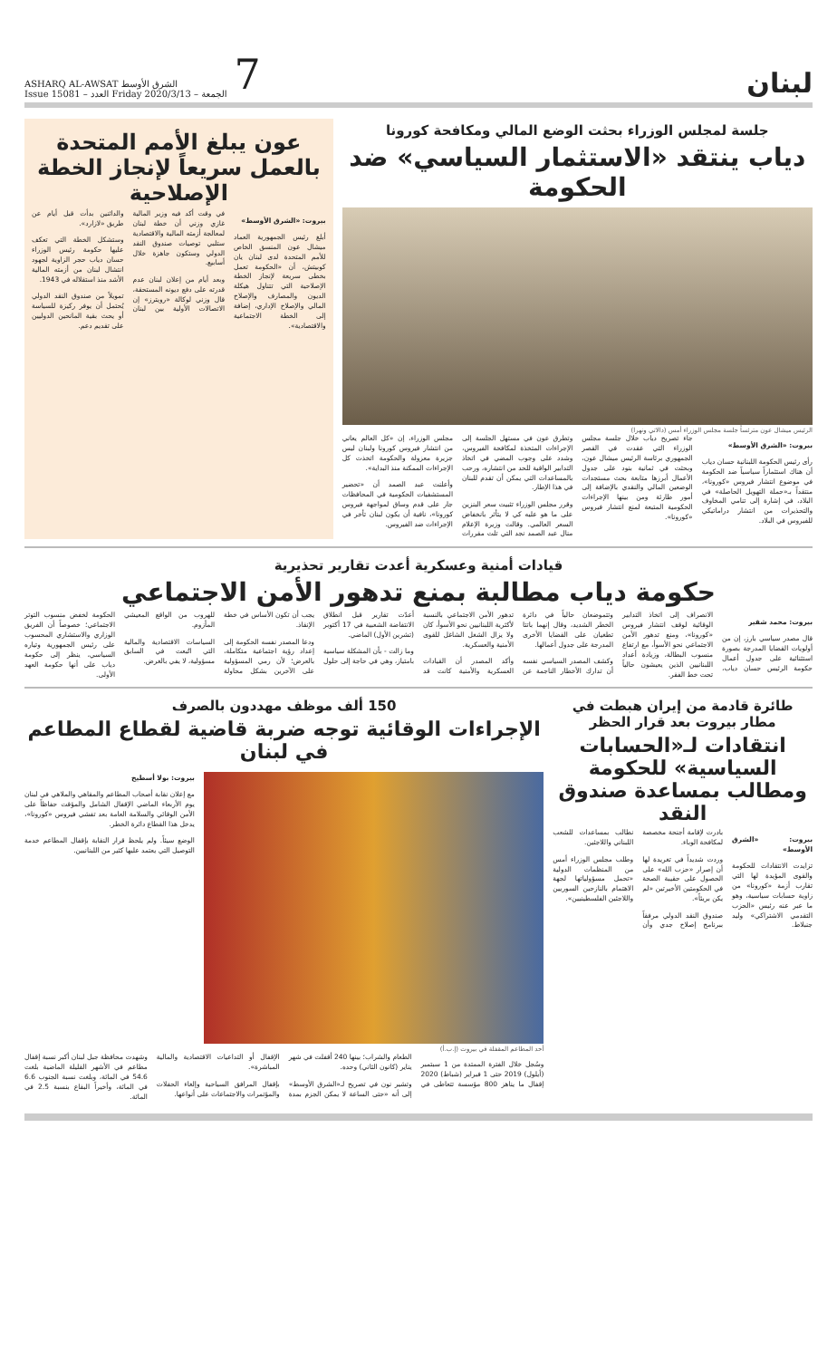لبنان
ASHARQ AL-AWSAT الشرق الأوسط
Issue 15081 – العدد Friday 2020/3/13 – الجمعة
7
جلسة لمجلس الوزراء بحثت الوضع المالي ومكافحة كورونا
دياب ينتقد «الاستثمار السياسي» ضد الحكومة
الرئيس ميشال عون مترئساً جلسة مجلس الوزراء أمس (دالاتي ونهرا)
بيروت: «الشرق الأوسط»
رأى رئيس الحكومة اللبنانية حسان دياب أن هناك استثماراً سياسياً ضد الحكومة في موضوع انتشار فيروس «كورونا»، منتقداً بـ«حملة التهويل الحاصلة» في البلاد، في إشارة إلى تنامي المخاوف والتحذيرات من انتشار دراماتيكي للفيروس في البلاد.
جاء تصريح دياب خلال جلسة مجلس الوزراء التي عقدت في القصر الجمهوري برئاسة الرئيس ميشال عون، وبحثت في ثمانية بنود على جدول الأعمال أبرزها متابعة بحث مستجدات الوضعين المالي والنقدي بالإضافة إلى أمور طارئة ومن بينها الإجراءات الحكومية المتبعة لمنع انتشار فيروس «كورونا».
وتطرق عون في مستهل الجلسة إلى الإجراءات المتخذة لمكافحة الفيروس، وشدد على وجوب المضي في اتخاذ التدابير الواقية للحد من انتشاره، ورحب بالمساعدات التي يمكن أن تقدم للبنان في هذا الإطار.
وقرر مجلس الوزراء تثبيت سعر البنزين على ما هو عليه كي لا يتأثر بانخفاض السعر العالمي. وقالت وزيرة الإعلام منال عبد الصمد نجد التي تلت مقررات مجلس الوزراء، إن «كل العالم يعاني من انتشار فيروس كورونا ولبنان ليس جزيرة معزولة والحكومة اتخذت كل الإجراءات الممكنة منذ البداية».
وأعلنت عبد الصمد أن «تحضير المستشفيات الحكومية في المحافظات جار على قدم وساق لمواجهة فيروس كورونا»، نافية أن يكون لبنان تأخر في الإجراءات ضد الفيروس.
عون يبلغ الأمم المتحدة بالعمل سريعاً لإنجاز الخطة الإصلاحية
بيروت: «الشرق الأوسط»
أبلغ رئيس الجمهورية العماد ميشال عون المنسق الخاص للأمم المتحدة لدى لبنان يان كوبيتش، أن «الحكومة تعمل بخطى سريعة لإنجاز الخطة الإصلاحية التي تتناول هيكلة الديون والمصارف والإصلاح المالي والإصلاح الإداري، إضافة إلى الخطة الاجتماعية والاقتصادية».
في وقت أكد فيه وزير المالية غازي وزني أن خطة لبنان لمعالجة أزمته المالية والاقتصادية ستلبي توصيات صندوق النقد الدولي وستكون جاهزة خلال أسابيع.
وبعد أيام من إعلان لبنان عدم قدرته على دفع ديونه المستحقة، قال وزني لوكالة «رويترز» إن الاتصالات الأولية بين لبنان والدائنين بدأت قبل أيام عن طريق «لازارد».
وستشكل الخطة التي تعكف عليها حكومة رئيس الوزراء حسان دياب حجر الزاوية لجهود انتشال لبنان من أزمته المالية الأشد منذ استقلاله في 1943.
تمويلاً من صندوق النقد الدولي يُحتمل أن يوفر ركيزة للسياسة أو يحث بقية المانحين الدوليين على تقديم دعم.
قيادات أمنية وعسكرية أعدت تقارير تحذيرية
حكومة دياب مطالبة بمنع تدهور الأمن الاجتماعي
بيروت: محمد شقير
قال مصدر سياسي بارز، إن من أولويات القضايا المدرجة بصورة استثنائية على جدول أعمال حكومة الرئيس حسان دياب، الانصراف إلى اتخاذ التدابير الوقائية لوقف انتشار فيروس «كورونا»، ومنع تدهور الأمن الاجتماعي نحو الأسوأ، مع ارتفاع منسوب البطالة، وزيادة أعداد اللبنانيين الذين يعيشون حالياً تحت خط الفقر.
وتتموضعان حالياً في دائرة الخطر الشديد، وقال إنهما باتتا تطغيان على القضايا الأخرى المدرجة على جدول أعمالها.
وكشف المصدر السياسي نفسه أن تدارك الأخطار الناجمة عن تدهور الأمن الاجتماعي بالنسبة لأكثرية اللبنانيين نحو الأسوأ، كان ولا يزال الشغل الشاغل للقوى الأمنية والعسكرية.
وأكد المصدر أن القيادات العسكرية والأمنية كانت قد أعدّت تقارير قبل انطلاق الانتفاضة الشعبية في 17 أكتوبر (تشرين الأول) الماضي.
وما زالت - بأن المشكلة سياسية بامتياز، وهي في حاجة إلى حلول يجب أن تكون الأساس في خطة الإنقاذ.
ودعا المصدر نفسه الحكومة إلى إعداد رؤية اجتماعية متكاملة، بالعرض؛ لأن رمي المسؤولية على الآخرين بشكل محاولة للهروب من الواقع المعيشي المأزوم.
السياسات الاقتصادية والمالية التي اتُبعت في السابق مسؤولية، لا يفي بالغرض.
الحكومة لخفض منسوب التوتر الاجتماعي؛ خصوصاً أن الفريق الوزاري والاستشاري المحسوب على رئيس الجمهورية وتياره السياسي، ينظر إلى حكومة دياب على أنها حكومة العهد الأولى.
طائرة قادمة من إيران هبطت في مطار بيروت بعد قرار الحظر
انتقادات لـ«الحسابات السياسية» للحكومة ومطالب بمساعدة صندوق النقد
بيروت: «الشرق الأوسط»
تزايدت الانتقادات للحكومة والقوى المؤيدة لها التي تقارب أزمة «كورونا» من زاوية حسابات سياسية، وهو ما عبر عنه رئيس «الحزب التقدمي الاشتراكي» وليد جنبلاط.
بادرت لإقامة أجنحة مخصصة لمكافحة الوباء.
وردت شديداً في تغريدة لها أن إصرار «حزب الله» على الحصول على حقيبة الصحة في الحكومتين الأخيرتين «لم يكن بريئاً».
صندوق النقد الدولي مرفقاً ببرنامج إصلاح جدي وأن نطالب بمساعدات للشعب اللبناني واللاجئين.
وطلب مجلس الوزراء أمس من المنظمات الدولية «تحمل مسؤولياتها لجهة الاهتمام بالنازحين السوريين واللاجئين الفلسطينيين».
150 ألف موظف مهددون بالصرف
الإجراءات الوقائية توجه ضربة قاضية لقطاع المطاعم في لبنان
أحد المطاعم المقفلة في بيروت (إ.ب.أ)
بيروت: بولا أسطيح
مع إعلان نقابة أصحاب المطاعم والمقاهي والملاهي في لبنان يوم الأربعاء الماضي الإقفال الشامل والمؤقت حفاظاً على الأمن الوقائي والسلامة العامة بعد تفشي فيروس «كورونا»، يدخل هذا القطاع دائرة الخطر.
الوضع سيئاً. ولم يلحظ قرار النقابة بإقفال المطاعم خدمة التوصيل التي يعتمد عليها كثير من اللبنانيين.
وسُجل خلال الفترة الممتدة من 1 سبتمبر (أيلول) 2019 حتى 1 فبراير (شباط) 2020 إقفال ما يناهز 800 مؤسسة تتعاطى في الطعام والشراب؛ بينها 240 أقفلت في شهر يناير (كانون الثاني) وحده.
وتشير نون في تصريح لـ«الشرق الأوسط» إلى أنه «حتى الساعة لا يمكن الجزم بمدة الإقفال أو التداعيات الاقتصادية والمالية المباشرة».
بإقفال المرافق السياحية وإلغاء الحفلات والمؤتمرات والاجتماعات على أنواعها.
وشهدت محافظة جبل لبنان أكبر نسبة إقفال مطاعم في الأشهر القليلة الماضية بلغت 54.6 في المائة، وبلغت نسبة الجنوب 6.6 في المائة، وأخيراً البقاع بنسبة 2.5 في المائة.